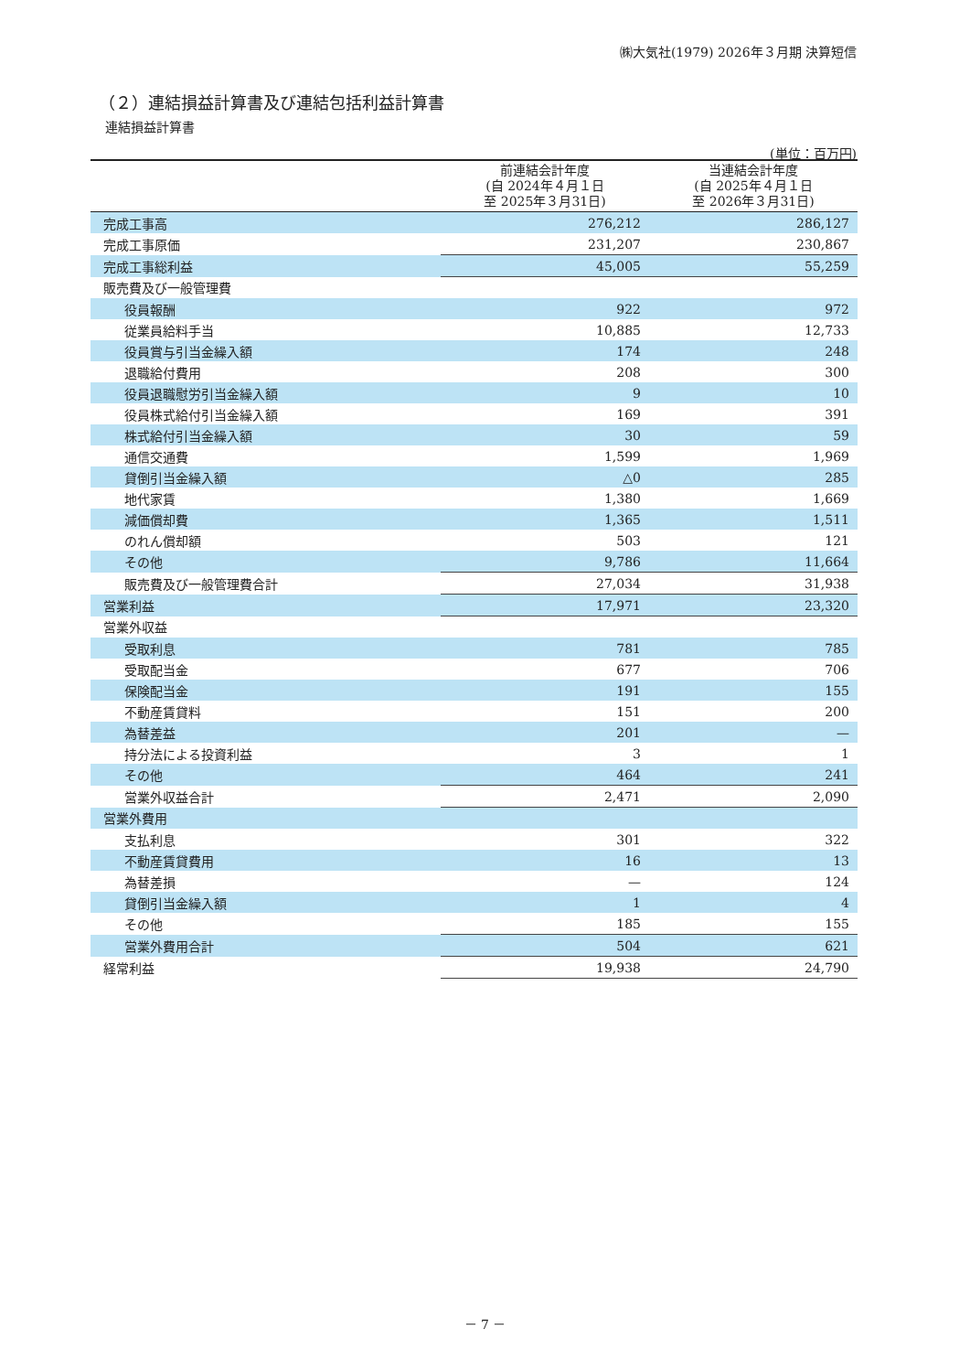㈱大気社(1979) 2026年３月期 決算短信
（２）連結損益計算書及び連結包括利益計算書
連結損益計算書
(単位：百万円)
| | 前連結会計年度 (自 2024年４月１日 至 2025年３月31日) | 当連結会計年度 (自 2025年４月１日 至 2026年３月31日) |
| --- | --- | --- |
| 完成工事高 | 276,212 | 286,127 |
| 完成工事原価 | 231,207 | 230,867 |
| 完成工事総利益 | 45,005 | 55,259 |
| 販売費及び一般管理費 | | |
| 役員報酬 | 922 | 972 |
| 従業員給料手当 | 10,885 | 12,733 |
| 役員賞与引当金繰入額 | 174 | 248 |
| 退職給付費用 | 208 | 300 |
| 役員退職慰労引当金繰入額 | 9 | 10 |
| 役員株式給付引当金繰入額 | 169 | 391 |
| 株式給付引当金繰入額 | 30 | 59 |
| 通信交通費 | 1,599 | 1,969 |
| 貸倒引当金繰入額 | △0 | 285 |
| 地代家賃 | 1,380 | 1,669 |
| 減価償却費 | 1,365 | 1,511 |
| のれん償却額 | 503 | 121 |
| その他 | 9,786 | 11,664 |
| 販売費及び一般管理費合計 | 27,034 | 31,938 |
| 営業利益 | 17,971 | 23,320 |
| 営業外収益 | | |
| 受取利息 | 781 | 785 |
| 受取配当金 | 677 | 706 |
| 保険配当金 | 191 | 155 |
| 不動産賃貸料 | 151 | 200 |
| 為替差益 | 201 | — |
| 持分法による投資利益 | 3 | 1 |
| その他 | 464 | 241 |
| 営業外収益合計 | 2,471 | 2,090 |
| 営業外費用 | | |
| 支払利息 | 301 | 322 |
| 不動産賃貸費用 | 16 | 13 |
| 為替差損 | — | 124 |
| 貸倒引当金繰入額 | 1 | 4 |
| その他 | 185 | 155 |
| 営業外費用合計 | 504 | 621 |
| 経常利益 | 19,938 | 24,790 |
－ 7 －